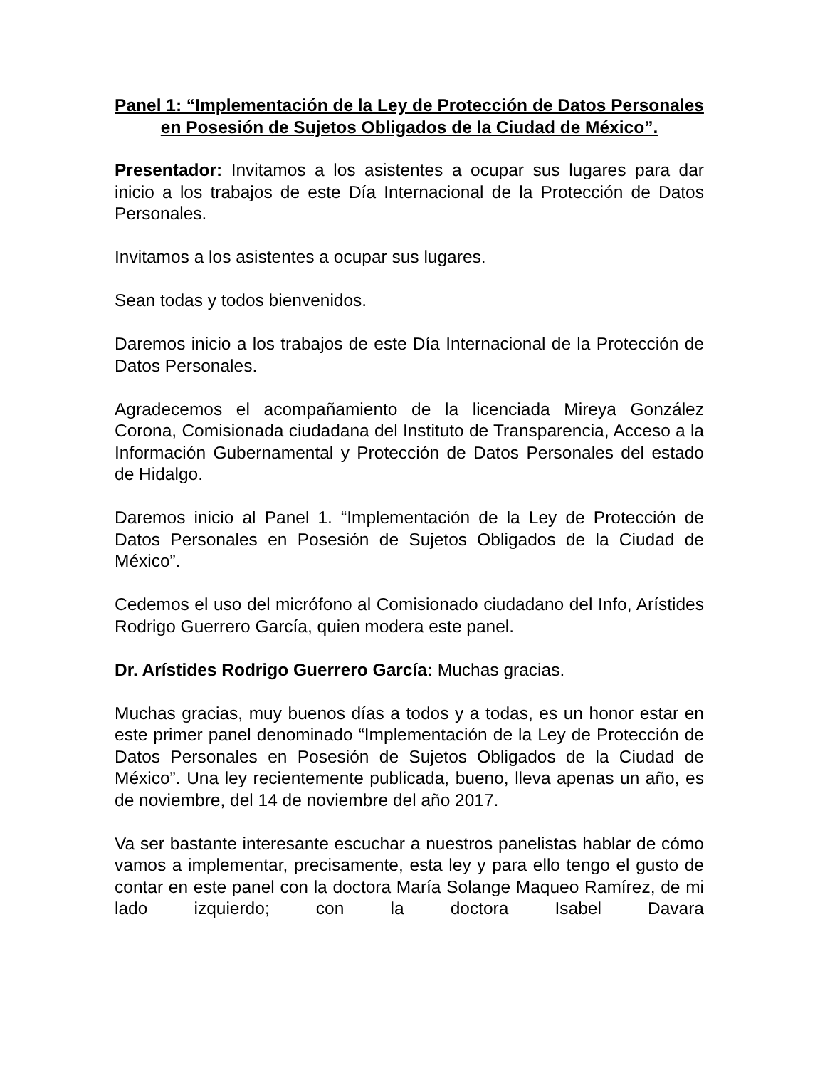Panel 1: “Implementación de la Ley de Protección de Datos Personales en Posesión de Sujetos Obligados de la Ciudad de México”.
Presentador: Invitamos a los asistentes a ocupar sus lugares para dar inicio a los trabajos de este Día Internacional de la Protección de Datos Personales.
Invitamos a los asistentes a ocupar sus lugares.
Sean todas y todos bienvenidos.
Daremos inicio a los trabajos de este Día Internacional de la Protección de Datos Personales.
Agradecemos el acompañamiento de la licenciada Mireya González Corona, Comisionada ciudadana del Instituto de Transparencia, Acceso a la Información Gubernamental y Protección de Datos Personales del estado de Hidalgo.
Daremos inicio al Panel 1. “Implementación de la Ley de Protección de Datos Personales en Posesión de Sujetos Obligados de la Ciudad de México”.
Cedemos el uso del micrófono al Comisionado ciudadano del Info, Arístides Rodrigo Guerrero García, quien modera este panel.
Dr. Arístides Rodrigo Guerrero García: Muchas gracias.
Muchas gracias, muy buenos días a todos y a todas, es un honor estar en este primer panel denominado “Implementación de la Ley de Protección de Datos Personales en Posesión de Sujetos Obligados de la Ciudad de México”. Una ley recientemente publicada, bueno, lleva apenas un año, es de noviembre, del 14 de noviembre del año 2017.
Va ser bastante interesante escuchar a nuestros panelistas hablar de cómo vamos a implementar, precisamente, esta ley y para ello tengo el gusto de contar en este panel con la doctora María Solange Maqueo Ramírez, de mi lado izquierdo; con la doctora Isabel Davara